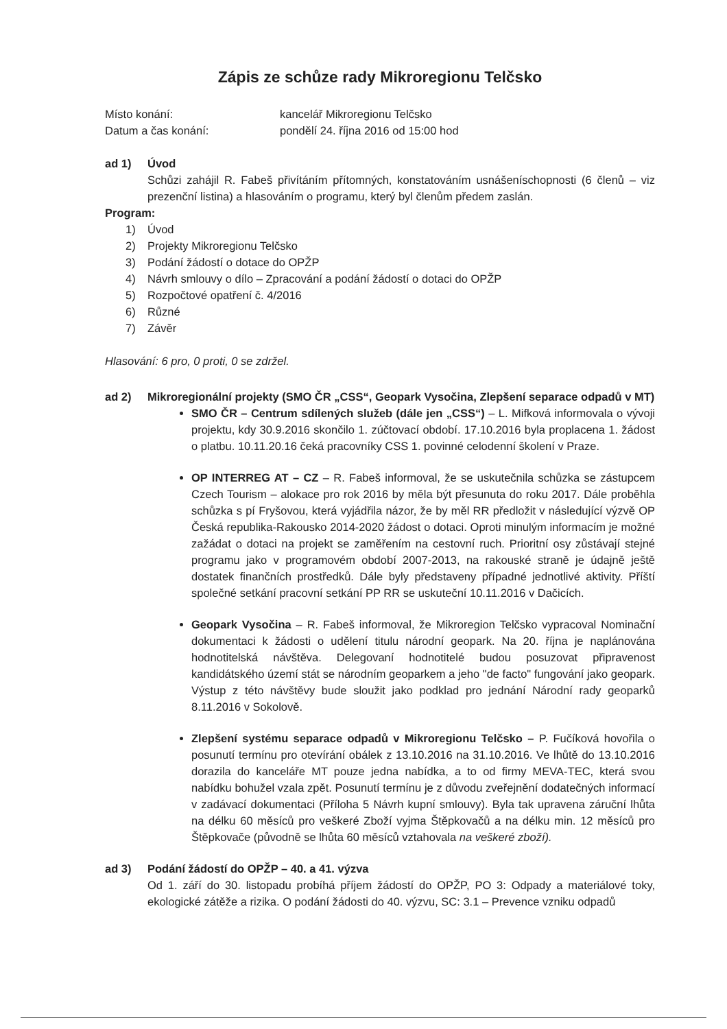Zápis ze schůze rady Mikroregionu Telčsko
Místo konání: kancelář Mikroregionu Telčsko
Datum a čas konání: pondělí 24. října 2016 od 15:00 hod
ad 1) Úvod
Schůzi zahájil R. Fabeš přivítáním přítomných, konstatováním usnášeníschopnosti (6 členů – viz prezenční listina) a hlasováním o programu, který byl členům předem zaslán.
Program:
1) Úvod
2) Projekty Mikroregionu Telčsko
3) Podání žádostí o dotace do OPŽP
4) Návrh smlouvy o dílo – Zpracování a podání žádostí o dotaci do OPŽP
5) Rozpočtové opatření č. 4/2016
6) Různé
7) Závěr
Hlasování: 6 pro, 0 proti, 0 se zdržel.
ad 2) Mikroregionální projekty (SMO ČR „CSS“, Geopark Vysočina, Zlepšení separace odpadů v MT)
SMO ČR – Centrum sdílených služeb (dále jen „CSS“) – L. Mifková informovala o vývoji projektu, kdy 30.9.2016 skončilo 1. zúčtovací období. 17.10.2016 byla proplacena 1. žádost o platbu. 10.11.20.16 čeká pracovníky CSS 1. povinné celodenní školení v Praze.
OP INTERREG AT – CZ – R. Fabeš informoval, že se uskutečnila schůzka se zástupcem Czech Tourism – alokace pro rok 2016 by měla být přesunuta do roku 2017. Dále proběhla schůzka s pí Fryšovou, která vyjádřila názor, že by měl RR předložit v následující výzvě OP Česká republika-Rakousko 2014-2020 žádost o dotaci. Oproti minulým informacím je možné zažádat o dotaci na projekt se zaměřením na cestovní ruch. Prioritní osy zůstávají stejné programu jako v programovém období 2007-2013, na rakouské straně je údajně ještě dostatek finančních prostředků. Dále byly představeny případné jednotlivé aktivity. Příští společné setkání pracovní setkání PP RR se uskuteční 10.11.2016 v Dačicích.
Geopark Vysočina – R. Fabeš informoval, že Mikroregion Telčsko vypracoval Nominační dokumentaci k žádosti o udělení titulu národní geopark. Na 20. října je naplánována hodnotitelská návštěva. Delegovaní hodnotitelé budou posuzovat připravenost kandidátského území stát se národním geoparkem a jeho "de facto" fungování jako geopark. Výstup z této návštěvy bude sloužit jako podklad pro jednání Národní rady geoparků 8.11.2016 v Sokolově.
Zlepšení systému separace odpadů v Mikroregionu Telčsko – P. Fučíková hovořila o posunutí termínu pro otevírání obálek z 13.10.2016 na 31.10.2016. Ve lhůtě do 13.10.2016 dorazila do kanceláře MT pouze jedna nabídka, a to od firmy MEVA-TEC, která svou nabídku bohužel vzala zpět. Posunutí termínu je z důvodu zveřejnění dodatečných informací v zadávací dokumentaci (Příloha 5 Návrh kupní smlouvy). Byla tak upravena záruční lhůta na délku 60 měsíců pro veškeré Zboží vyjma Štěpkovačů a na délku min. 12 měsíců pro Štěpkovače (původně se lhůta 60 měsíců vztahovala na veškeré zboží).
ad 3) Podání žádostí do OPŽP – 40. a 41. výzva
Od 1. září do 30. listopadu probíhá příjem žádostí do OPŽP, PO 3: Odpady a materiálové toky, ekologické zátěže a rizika. O podání žádosti do 40. výzvu, SC: 3.1 – Prevence vzniku odpadů